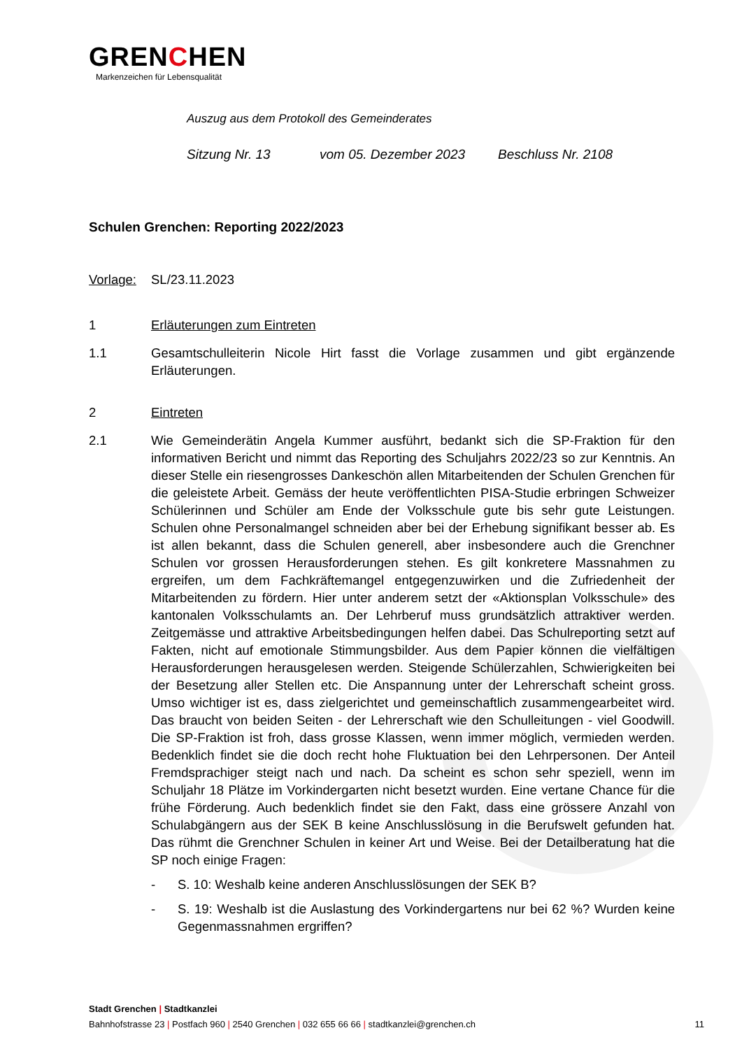GRENCHEN
Markenzeichen für Lebensqualität
Auszug aus dem Protokoll des Gemeinderates
Sitzung Nr. 13 vom 05. Dezember 2023 Beschluss Nr. 2108
Schulen Grenchen: Reporting 2022/2023
Vorlage: SL/23.11.2023
1 Erläuterungen zum Eintreten
1.1 Gesamtschulleiterin Nicole Hirt fasst die Vorlage zusammen und gibt ergänzende Erläuterungen.
2 Eintreten
2.1 Wie Gemeinderätin Angela Kummer ausführt, bedankt sich die SP-Fraktion für den informativen Bericht und nimmt das Reporting des Schuljahrs 2022/23 so zur Kenntnis. An dieser Stelle ein riesengrosses Dankeschön allen Mitarbeitenden der Schulen Grenchen für die geleistete Arbeit. Gemäss der heute veröffentlichten PISA-Studie erbringen Schweizer Schülerinnen und Schüler am Ende der Volksschule gute bis sehr gute Leistungen. Schulen ohne Personalmangel schneiden aber bei der Erhebung signifikant besser ab. Es ist allen bekannt, dass die Schulen generell, aber insbesondere auch die Grenchner Schulen vor grossen Herausforderungen stehen. Es gilt konkretere Massnahmen zu ergreifen, um dem Fachkräftemangel entgegenzuwirken und die Zufriedenheit der Mitarbeitenden zu fördern. Hier unter anderem setzt der «Aktionsplan Volksschule» des kantonalen Volksschulamts an. Der Lehrberuf muss grundsätzlich attraktiver werden. Zeitgemässe und attraktive Arbeitsbedingungen helfen dabei. Das Schulreporting setzt auf Fakten, nicht auf emotionale Stimmungsbilder. Aus dem Papier können die vielfältigen Herausforderungen herausgelesen werden. Steigende Schülerzahlen, Schwierigkeiten bei der Besetzung aller Stellen etc. Die Anspannung unter der Lehrerschaft scheint gross. Umso wichtiger ist es, dass zielgerichtet und gemeinschaftlich zusammengearbeitet wird. Das braucht von beiden Seiten - der Lehrerschaft wie den Schulleitungen - viel Goodwill. Die SP-Fraktion ist froh, dass grosse Klassen, wenn immer möglich, vermieden werden. Bedenklich findet sie die doch recht hohe Fluktuation bei den Lehrpersonen. Der Anteil Fremdsprachiger steigt nach und nach. Da scheint es schon sehr speziell, wenn im Schuljahr 18 Plätze im Vorkindergarten nicht besetzt wurden. Eine vertane Chance für die frühe Förderung. Auch bedenklich findet sie den Fakt, dass eine grössere Anzahl von Schulabgängern aus der SEK B keine Anschlusslösung in die Berufswelt gefunden hat. Das rühmt die Grenchner Schulen in keiner Art und Weise. Bei der Detailberatung hat die SP noch einige Fragen:
- S. 10: Weshalb keine anderen Anschlusslösungen der SEK B?
- S. 19: Weshalb ist die Auslastung des Vorkindergartens nur bei 62 %? Wurden keine Gegenmassnahmen ergriffen?
Stadt Grenchen | Stadtkanzlei
Bahnhofstrasse 23 | Postfach 960 | 2540 Grenchen | 032 655 66 66 | stadtkanzlei@grenchen.ch
11